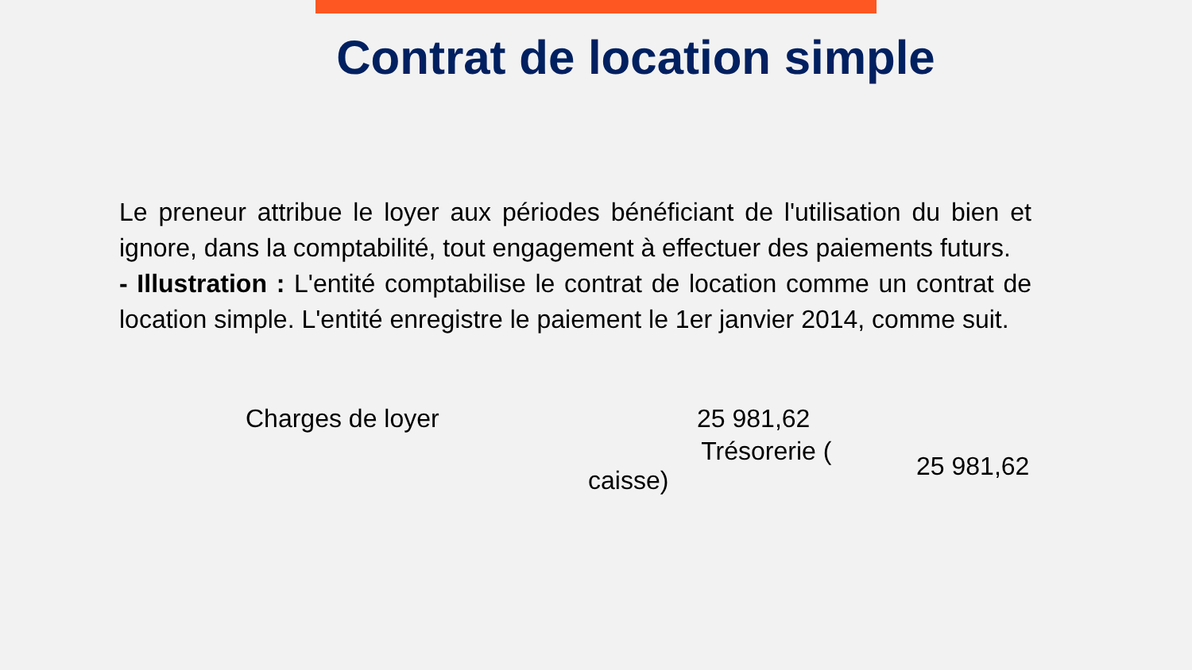Contrat de location simple
Le preneur attribue le loyer aux périodes bénéficiant de l'utilisation du bien et ignore, dans la comptabilité, tout engagement à effectuer des paiements futurs.
- Illustration : L'entité comptabilise le contrat de location comme un contrat de location simple. L'entité enregistre le paiement le 1er janvier 2014, comme suit.
| Charges de loyer | | 25 981,62 | |
| | Trésorerie ( caisse) | | 25 981,62 |